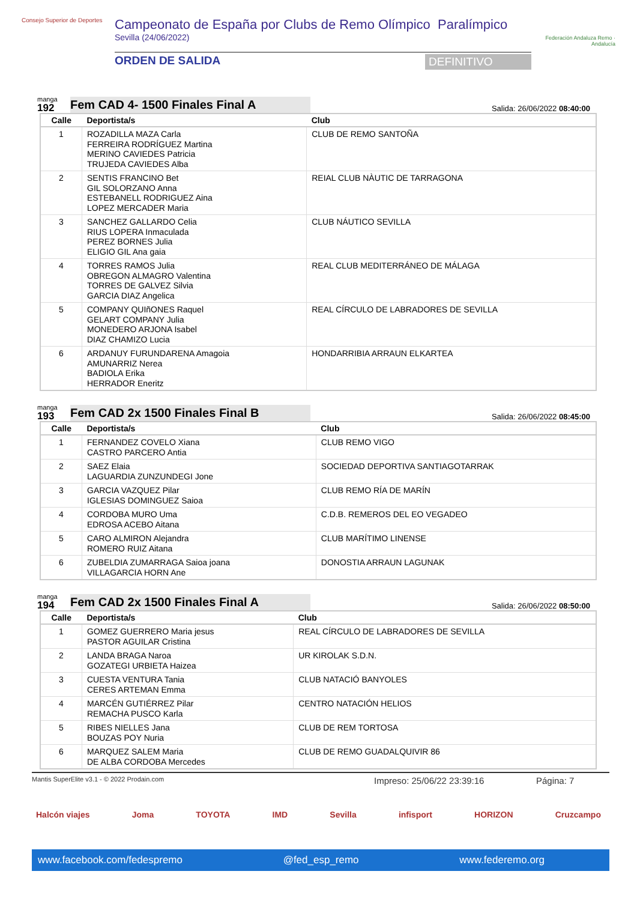Consejo Superior de Deportes
Campeonato de España por Clubs de Remo Olímpico Paralímpico
Sevilla (24/06/2022)
ORDEN DE SALIDA DEFINITIVO
Federación Andaluza Remo · Andalucía
manga
192
Fem CAD 4- 1500 Finales Final A
Salida: 26/06/2022 08:40:00
| Calle | Deportista/s | Club |
| --- | --- | --- |
| 1 | ROZADILLA MAZA Carla FERREIRA RODRÍGUEZ Martina MERINO CAVIEDES Patricia TRUJEDA CAVIEDES Alba | CLUB DE REMO SANTOÑA |
| 2 | SENTIS FRANCINO Bet GIL SOLORZANO Anna ESTEBANELL RODRIGUEZ Aina LOPEZ MERCADER Maria | REIAL CLUB NÀUTIC DE TARRAGONA |
| 3 | SANCHEZ GALLARDO Celia RIUS LOPERA Inmaculada PEREZ BORNES Julia ELIGIO GIL Ana gaia | CLUB NÁUTICO SEVILLA |
| 4 | TORRES RAMOS Julia OBREGON ALMAGRO Valentina TORRES DE GALVEZ Silvia GARCIA DIAZ Angelica | REAL CLUB MEDITERRÁNEO DE MÁLAGA |
| 5 | COMPANY QUIñONES Raquel GELART COMPANY Julia MONEDERO ARJONA Isabel DIAZ CHAMIZO Lucia | REAL CÍRCULO DE LABRADORES DE SEVILLA |
| 6 | ARDANUY FURUNDARENA Amagoia AMUNARRIZ Nerea BADIOLA Erika HERRADOR Eneritz | HONDARRIBIA ARRAUN ELKARTEA |
manga
193
Fem CAD 2x 1500 Finales Final B
Salida: 26/06/2022 08:45:00
| Calle | Deportista/s | Club |
| --- | --- | --- |
| 1 | FERNANDEZ COVELO Xiana CASTRO PARCERO Antia | CLUB REMO VIGO |
| 2 | SAEZ Elaia LAGUARDIA ZUNZUNDEGI Jone | SOCIEDAD DEPORTIVA SANTIAGOTARRAK |
| 3 | GARCIA VAZQUEZ Pilar IGLESIAS DOMINGUEZ Saioa | CLUB REMO RÍA DE MARÍN |
| 4 | CORDOBA MURO Uma EDROSA ACEBO Aitana | C.D.B. REMEROS DEL EO VEGADEO |
| 5 | CARO ALMIRON Alejandra ROMERO RUIZ Aitana | CLUB MARÍTIMO LINENSE |
| 6 | ZUBELDIA ZUMARRAGA Saioa joana VILLAGARCIA HORN Ane | DONOSTIA ARRAUN LAGUNAK |
manga
194
Fem CAD 2x 1500 Finales Final A
Salida: 26/06/2022 08:50:00
| Calle | Deportista/s | Club |
| --- | --- | --- |
| 1 | GOMEZ GUERRERO Maria jesus PASTOR AGUILAR Cristina | REAL CÍRCULO DE LABRADORES DE SEVILLA |
| 2 | LANDA BRAGA Naroa GOZATEGI URBIETA Haizea | UR KIROLAK S.D.N. |
| 3 | CUESTA VENTURA Tania CERES ARTEMAN Emma | CLUB NATACIÓ BANYOLES |
| 4 | MARCÉN GUTIÉRREZ Pilar REMACHA PUSCO Karla | CENTRO NATACIÓN HELIOS |
| 5 | RIBES NIELLES Jana BOUZAS POY Nuria | CLUB DE REM TORTOSA |
| 6 | MARQUEZ SALEM Maria DE ALBA CORDOBA Mercedes | CLUB DE REMO GUADALQUIVIR 86 |
Mantis SuperElite v3.1 - © 2022 Prodain.com Impreso: 25/06/22 23:39:16 Página: 7
Halcón viajes Joma TOYOTA IMD Sevilla infisport HORIZON Cruzcampo
www.facebook.com/fedespremo @fed_esp_remo www.federemo.org